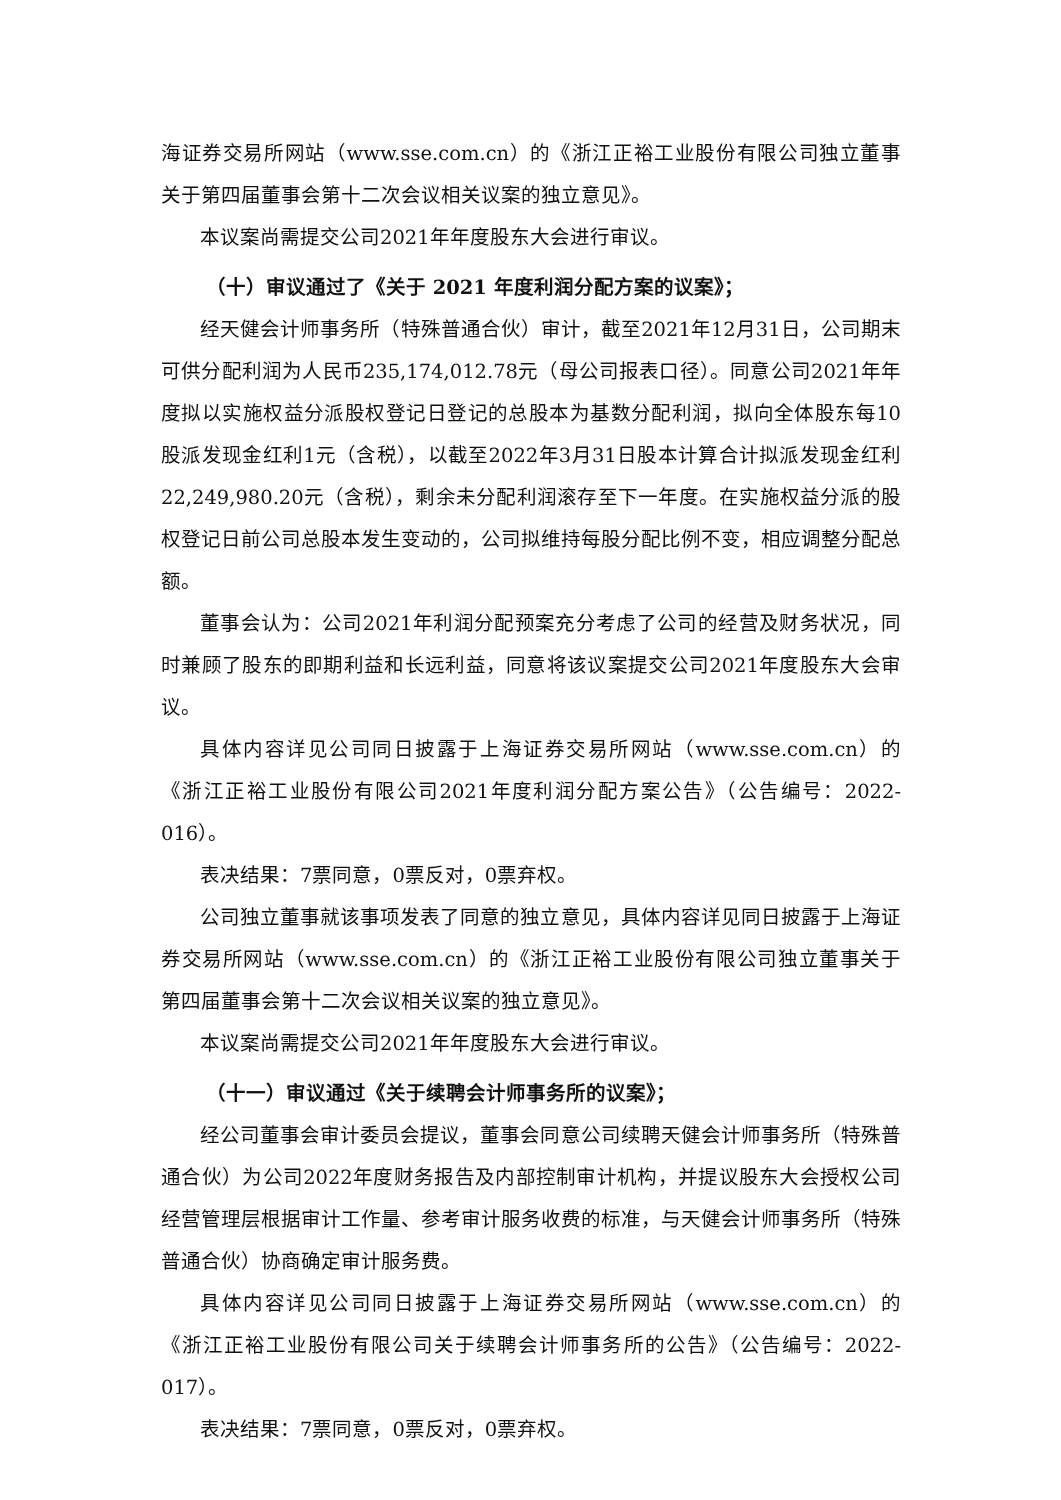海证券交易所网站（www.sse.com.cn）的《浙江正裕工业股份有限公司独立董事关于第四届董事会第十二次会议相关议案的独立意见》。
本议案尚需提交公司2021年年度股东大会进行审议。
（十）审议通过了《关于 2021 年度利润分配方案的议案》；
经天健会计师事务所（特殊普通合伙）审计，截至2021年12月31日，公司期末可供分配利润为人民币235,174,012.78元（母公司报表口径）。同意公司2021年年度拟以实施权益分派股权登记日登记的总股本为基数分配利润，拟向全体股东每10股派发现金红利1元（含税），以截至2022年3月31日股本计算合计拟派发现金红利22,249,980.20元（含税），剩余未分配利润滚存至下一年度。在实施权益分派的股权登记日前公司总股本发生变动的，公司拟维持每股分配比例不变，相应调整分配总额。
董事会认为：公司2021年利润分配预案充分考虑了公司的经营及财务状况，同时兼顾了股东的即期利益和长远利益，同意将该议案提交公司2021年度股东大会审议。
具体内容详见公司同日披露于上海证券交易所网站（www.sse.com.cn）的《浙江正裕工业股份有限公司2021年度利润分配方案公告》（公告编号：2022-016）。
表决结果：7票同意，0票反对，0票弃权。
公司独立董事就该事项发表了同意的独立意见，具体内容详见同日披露于上海证券交易所网站（www.sse.com.cn）的《浙江正裕工业股份有限公司独立董事关于第四届董事会第十二次会议相关议案的独立意见》。
本议案尚需提交公司2021年年度股东大会进行审议。
（十一）审议通过《关于续聘会计师事务所的议案》；
经公司董事会审计委员会提议，董事会同意公司续聘天健会计师事务所（特殊普通合伙）为公司2022年度财务报告及内部控制审计机构，并提议股东大会授权公司经营管理层根据审计工作量、参考审计服务收费的标准，与天健会计师事务所（特殊普通合伙）协商确定审计服务费。
具体内容详见公司同日披露于上海证券交易所网站（www.sse.com.cn）的《浙江正裕工业股份有限公司关于续聘会计师事务所的公告》（公告编号：2022-017）。
表决结果：7票同意，0票反对，0票弃权。